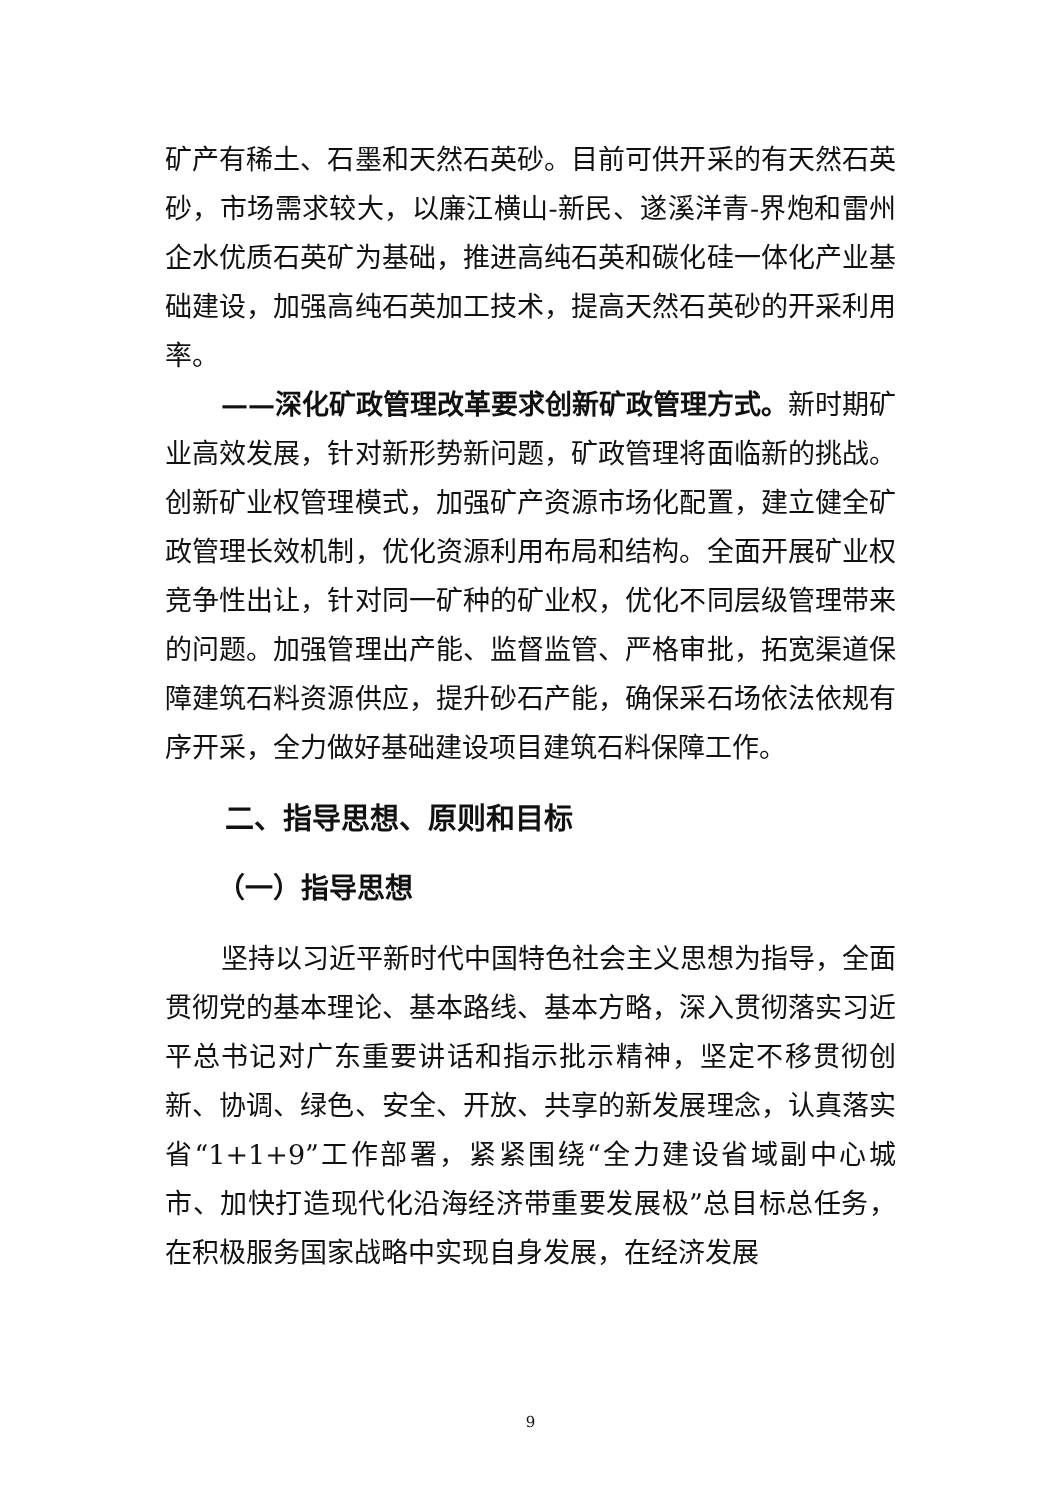矿产有稀土、石墨和天然石英砂。目前可供开采的有天然石英砂，市场需求较大，以廉江横山-新民、遂溪洋青-界炮和雷州企水优质石英矿为基础，推进高纯石英和碳化硅一体化产业基础建设，加强高纯石英加工技术，提高天然石英砂的开采利用率。
——深化矿政管理改革要求创新矿政管理方式。新时期矿业高效发展，针对新形势新问题，矿政管理将面临新的挑战。创新矿业权管理模式，加强矿产资源市场化配置，建立健全矿政管理长效机制，优化资源利用布局和结构。全面开展矿业权竞争性出让，针对同一矿种的矿业权，优化不同层级管理带来的问题。加强管理出产能、监督监管、严格审批，拓宽渠道保障建筑石料资源供应，提升砂石产能，确保采石场依法依规有序开采，全力做好基础建设项目建筑石料保障工作。
二、指导思想、原则和目标
（一）指导思想
坚持以习近平新时代中国特色社会主义思想为指导，全面贯彻党的基本理论、基本路线、基本方略，深入贯彻落实习近平总书记对广东重要讲话和指示批示精神，坚定不移贯彻创新、协调、绿色、安全、开放、共享的新发展理念，认真落实省“1+1+9”工作部署，紧紧围绕“全力建设省域副中心城市、加快打造现代化沿海经济带重要发展极”总目标总任务，在积极服务国家战略中实现自身发展，在经济发展
9